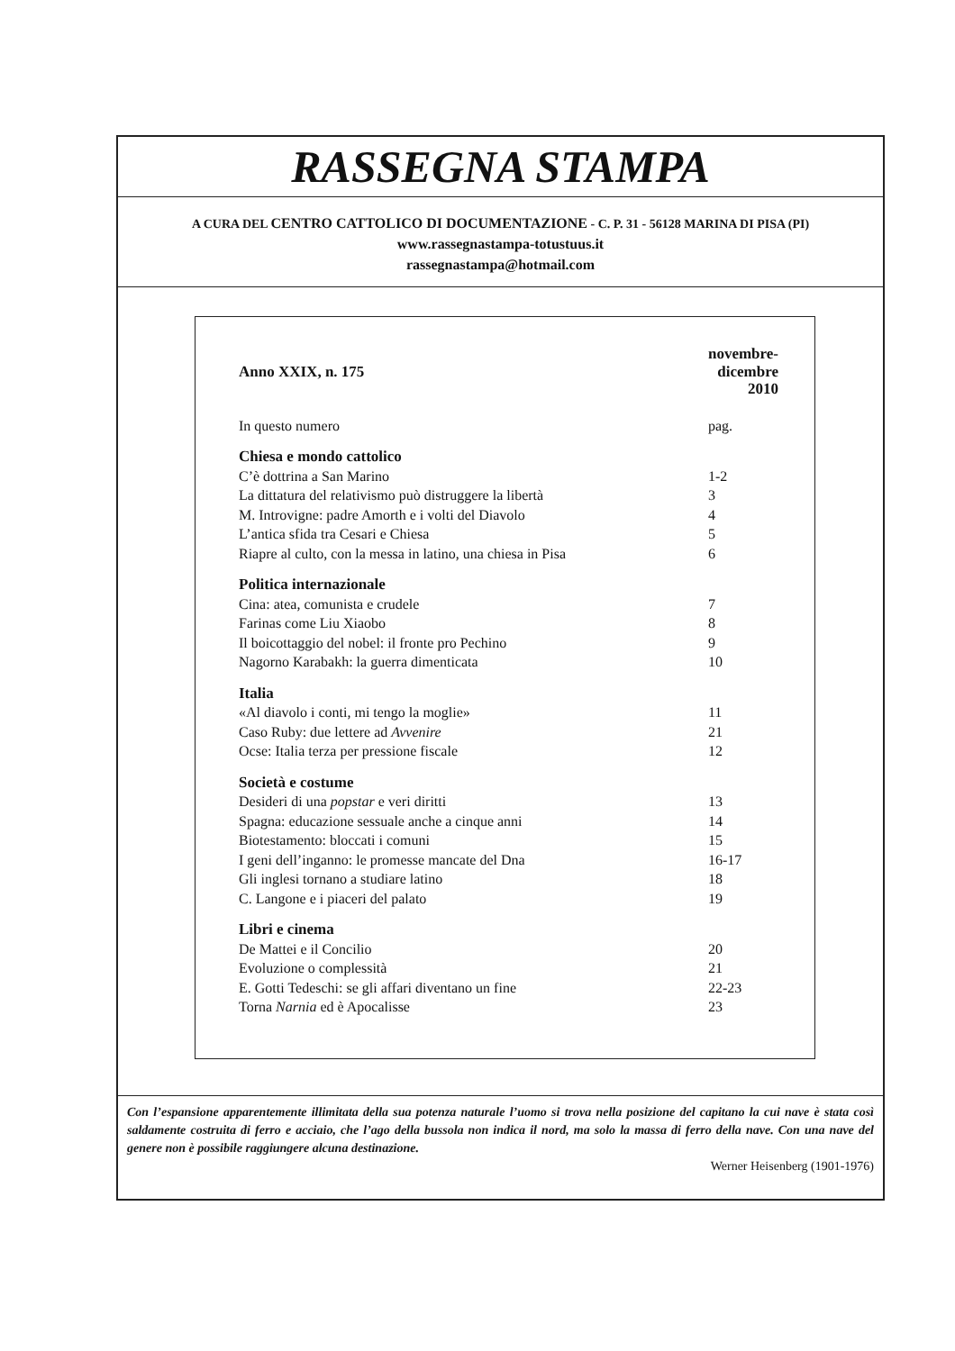RASSEGNA STAMPA
A CURA DEL CENTRO CATTOLICO DI DOCUMENTAZIONE - C. P. 31 - 56128 MARINA DI PISA (PI)
www.rassegnastampa-totustuus.it
rassegnastampa@hotmail.com
| Anno XXIX, n. 175 | novembre-dicembre 2010 |
| In questo numero | pag. |
| Chiesa e mondo cattolico | |
| C’è dottrina a San Marino | 1-2 |
| La dittatura del relativismo può distruggere la libertà | 3 |
| M. Introvigne: padre Amorth e i volti del Diavolo | 4 |
| L’antica sfida tra Cesari e Chiesa | 5 |
| Riapre al culto, con la messa in latino, una chiesa in Pisa | 6 |
| Politica internazionale | |
| Cina: atea, comunista e crudele | 7 |
| Farinas come Liu Xiaobo | 8 |
| Il boicottaggio del nobel: il fronte pro Pechino | 9 |
| Nagorno Karabakh: la guerra dimenticata | 10 |
| Italia | |
| «Al diavolo i conti, mi tengo la moglie» | 11 |
| Caso Ruby: due lettere ad Avvenire | 21 |
| Ocse: Italia terza per pressione fiscale | 12 |
| Società e costume | |
| Desideri di una popstar e veri diritti | 13 |
| Spagna: educazione sessuale anche a cinque anni | 14 |
| Biotestamento: bloccati i comuni | 15 |
| I geni dell’inganno: le promesse mancate del Dna | 16-17 |
| Gli inglesi tornano a studiare latino | 18 |
| C. Langone e i piaceri del palato | 19 |
| Libri e cinema | |
| De Mattei e il Concilio | 20 |
| Evoluzione o complessità | 21 |
| E. Gotti Tedeschi: se gli affari diventano un fine | 22-23 |
| Torna Narnia ed è Apocalisse | 23 |
Con l’espansione apparentemente illimitata della sua potenza naturale l’uomo si trova nella posizione del capitano la cui nave è stata così saldamente costruita di ferro e acciaio, che l’ago della bussola non indica il nord, ma solo la massa di ferro della nave. Con una nave del genere non è possibile raggiungere alcuna destinazione.
Werner Heisenberg (1901-1976)